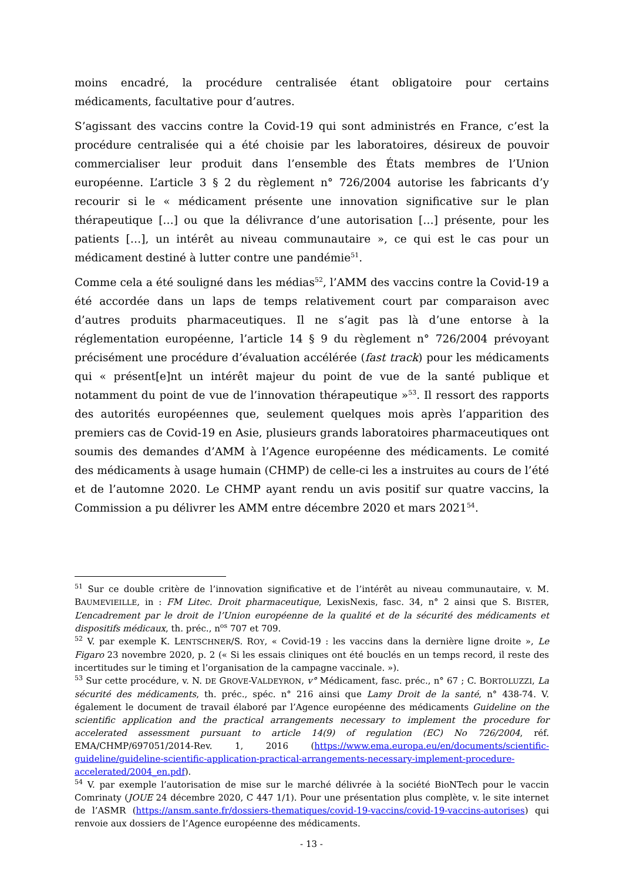moins encadré, la procédure centralisée étant obligatoire pour certains médicaments, facultative pour d’autres.
S’agissant des vaccins contre la Covid-19 qui sont administrés en France, c’est la procédure centralisée qui a été choisie par les laboratoires, désireux de pouvoir commercialiser leur produit dans l’ensemble des États membres de l’Union européenne. L’article 3 § 2 du règlement n° 726/2004 autorise les fabricants d’y recourir si le « médicament présente une innovation significative sur le plan thérapeutique […] ou que la délivrance d’une autorisation […] présente, pour les patients […], un intérêt au niveau communautaire », ce qui est le cas pour un médicament destiné à lutter contre une pandémie<sup>51</sup>.
Comme cela a été souligné dans les médias<sup>52</sup>, l’AMM des vaccins contre la Covid-19 a été accordée dans un laps de temps relativement court par comparaison avec d’autres produits pharmaceutiques. Il ne s’agit pas là d’une entorse à la réglementation européenne, l’article 14 § 9 du règlement n° 726/2004 prévoyant précisément une procédure d’évaluation accélérée (fast track) pour les médicaments qui « présent[e]nt un intérêt majeur du point de vue de la santé publique et notamment du point de vue de l’innovation thérapeutique »<sup>53</sup>. Il ressort des rapports des autorités européennes que, seulement quelques mois après l’apparition des premiers cas de Covid-19 en Asie, plusieurs grands laboratoires pharmaceutiques ont soumis des demandes d’AMM à l’Agence européenne des médicaments. Le comité des médicaments à usage humain (CHMP) de celle-ci les a instruites au cours de l’été et de l’automne 2020. Le CHMP ayant rendu un avis positif sur quatre vaccins, la Commission a pu délivrer les AMM entre décembre 2020 et mars 2021<sup>54</sup>.
<sup>51</sup> Sur ce double critère de l’innovation significative et de l’intérêt au niveau communautaire, v. M. BAUMEVIEILLE, in : FM Litec. Droit pharmaceutique, LexisNexis, fasc. 34, n° 2 ainsi que S. BISTER, L’encadrement par le droit de l’Union européenne de la qualité et de la sécurité des médicaments et dispositifs médicaux, th. préc., n<sup>os</sup> 707 et 709.
<sup>52</sup> V. par exemple K. LENTSCHNER/S. ROY, « Covid-19 : les vaccins dans la dernière ligne droite », Le Figaro 23 novembre 2020, p. 2 (« Si les essais cliniques ont été bouclés en un temps record, il reste des incertitudes sur le timing et l’organisation de la campagne vaccinale. »).
<sup>53</sup> Sur cette procédure, v. N. DE GROVE-VALDEYRON, v° Médicament, fasc. préc., n° 67 ; C. BORTOLUZZI, La sécurité des médicaments, th. préc., spéc. n° 216 ainsi que Lamy Droit de la santé, n° 438-74. V. également le document de travail élaboré par l’Agence européenne des médicaments Guideline on the scientific application and the practical arrangements necessary to implement the procedure for accelerated assessment pursuant to article 14(9) of regulation (EC) No 726/2004, réf. EMA/CHMP/697051/2014-Rev. 1, 2016 (https://www.ema.europa.eu/en/documents/scientific-guideline/guideline-scientific-application-practical-arrangements-necessary-implement-procedure-accelerated/2004_en.pdf).
<sup>54</sup> V. par exemple l’autorisation de mise sur le marché délivrée à la société BioNTech pour le vaccin Comrinaty (JOUE 24 décembre 2020, C 447 1/1). Pour une présentation plus complète, v. le site internet de l’ASMR (https://ansm.sante.fr/dossiers-thematiques/covid-19-vaccins/covid-19-vaccins-autorises) qui renvoie aux dossiers de l’Agence européenne des médicaments.
- 13 -